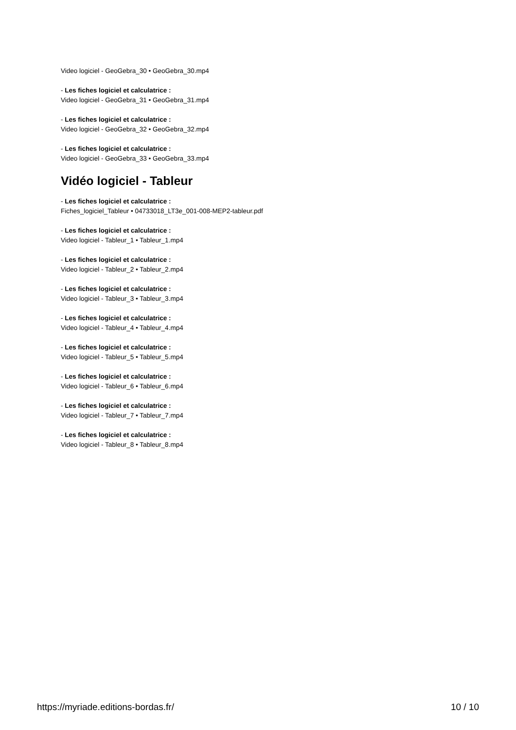Video logiciel - GeoGebra_30 • GeoGebra_30.mp4
- Les fiches logiciel et calculatrice :
Video logiciel - GeoGebra_31 • GeoGebra_31.mp4
- Les fiches logiciel et calculatrice :
Video logiciel - GeoGebra_32 • GeoGebra_32.mp4
- Les fiches logiciel et calculatrice :
Video logiciel - GeoGebra_33 • GeoGebra_33.mp4
Vidéo logiciel - Tableur
- Les fiches logiciel et calculatrice :
Fiches_logiciel_Tableur • 04733018_LT3e_001-008-MEP2-tableur.pdf
- Les fiches logiciel et calculatrice :
Video logiciel - Tableur_1 • Tableur_1.mp4
- Les fiches logiciel et calculatrice :
Video logiciel - Tableur_2 • Tableur_2.mp4
- Les fiches logiciel et calculatrice :
Video logiciel - Tableur_3 • Tableur_3.mp4
- Les fiches logiciel et calculatrice :
Video logiciel - Tableur_4 • Tableur_4.mp4
- Les fiches logiciel et calculatrice :
Video logiciel - Tableur_5 • Tableur_5.mp4
- Les fiches logiciel et calculatrice :
Video logiciel - Tableur_6 • Tableur_6.mp4
- Les fiches logiciel et calculatrice :
Video logiciel - Tableur_7 • Tableur_7.mp4
- Les fiches logiciel et calculatrice :
Video logiciel - Tableur_8 • Tableur_8.mp4
https://myriade.editions-bordas.fr/ 10 / 10